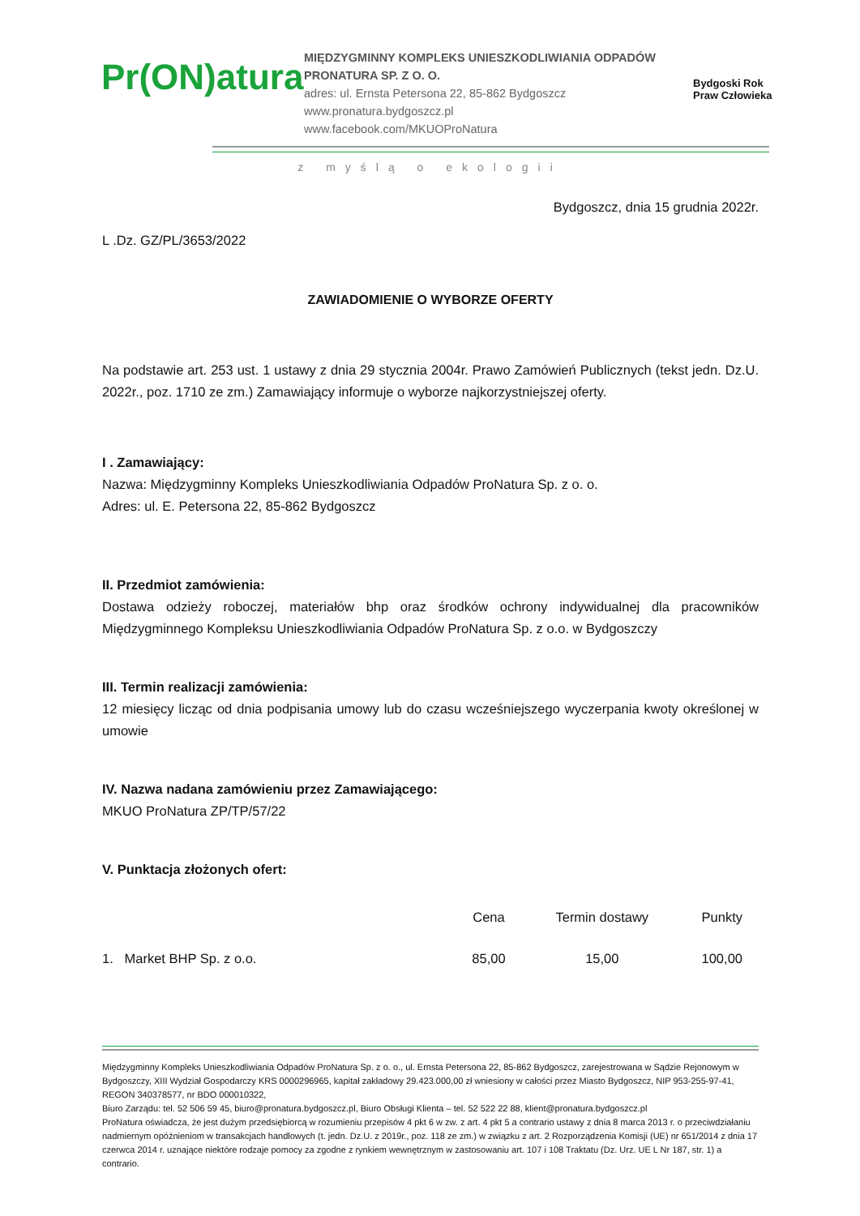Pr(ON)atura
MIĘDZYGMINNY KOMPLEKS UNIESZKODLIWIANIA ODPADÓW
PRONATURA SP. Z O. O.
adres: ul. Ernsta Petersona 22, 85-862 Bydgoszcz
www.pronatura.bydgoszcz.pl
www.facebook.com/MKUOProNatura
Bydgoski Rok
Praw Człowieka
z myślą o ekologii
Bydgoszcz, dnia 15 grudnia 2022r.
L .Dz. GZ/PL/3653/2022
ZAWIADOMIENIE O WYBORZE OFERTY
Na podstawie art. 253 ust. 1 ustawy z dnia 29 stycznia 2004r. Prawo Zamówień Publicznych (tekst jedn. Dz.U. 2022r., poz. 1710 ze zm.) Zamawiający informuje o wyborze najkorzystniejszej oferty.
I . Zamawiający:
Nazwa: Międzygminny Kompleks Unieszkodliwiania Odpadów ProNatura Sp. z o. o.
Adres: ul. E. Petersona 22, 85-862 Bydgoszcz
II. Przedmiot zamówienia:
Dostawa odzieży roboczej, materiałów bhp oraz środków ochrony indywidualnej dla pracowników Międzygminnego Kompleksu Unieszkodliwiania Odpadów ProNatura Sp. z o.o. w Bydgoszczy
III. Termin realizacji zamówienia:
12 miesięcy licząc od dnia podpisania umowy lub do czasu wcześniejszego wyczerpania kwoty określonej w umowie
IV. Nazwa nadana zamówieniu przez Zamawiającego:
MKUO ProNatura ZP/TP/57/22
V. Punktacja złożonych ofert:
| | Cena | Termin dostawy | Punkty |
| --- | --- | --- | --- |
| 1. Market BHP Sp. z o.o. | 85,00 | 15,00 | 100,00 |
Międzygminny Kompleks Unieszkodliwiania Odpadów ProNatura Sp. z o. o., ul. Ernsta Petersona 22, 85-862 Bydgoszcz, zarejestrowana w Sądzie Rejonowym w Bydgoszczy, XIII Wydział Gospodarczy KRS 0000296965, kapitał zakładowy 29.423.000,00 zł wniesiony w całości przez Miasto Bydgoszcz, NIP 953-255-97-41, REGON 340378577, nr BDO 000010322,
Biuro Zarządu: tel. 52 506 59 45, biuro@pronatura.bydgoszcz.pl, Biuro Obsługi Klienta – tel. 52 522 22 88, klient@pronatura.bydgoszcz.pl
ProNatura oświadcza, że jest dużym przedsiębiorcą w rozumieniu przepisów 4 pkt 6 w zw. z art. 4 pkt 5 a contrario ustawy z dnia 8 marca 2013 r. o przeciwdziałaniu nadmiernym opóźnieniom w transakcjach handlowych (t. jedn. Dz.U. z 2019r., poz. 118 ze zm.) w związku z art. 2 Rozporządzenia Komisji (UE) nr 651/2014 z dnia 17 czerwca 2014 r. uznające niektóre rodzaje pomocy za zgodne z rynkiem wewnętrznym w zastosowaniu art. 107 i 108 Traktatu (Dz. Urz. UE L Nr 187, str. 1) a contrario.